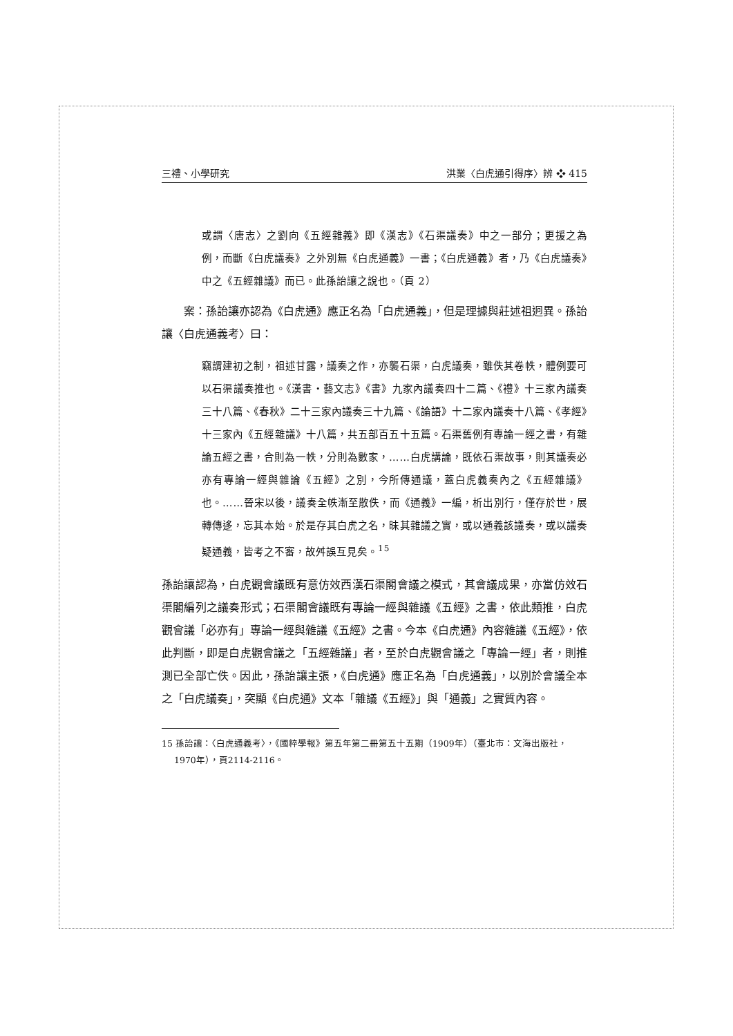三禮、小學研究 洪業〈白虎通引得序〉辨 ❖ 415
或謂〈唐志〉之劉向《五經雜義》即《漢志》《石渠議奏》中之一部分；更援之為例，而斷《白虎議奏》之外別無《白虎通義》一書；《白虎通義》者，乃《白虎議奏》中之《五經雜議》而已。此孫詒讓之說也。（頁 2）
案：孫詒讓亦認為《白虎通》應正名為「白虎通義」，但是理據與莊述祖迥異。孫詒讓〈白虎通義考〉曰：
竊謂建初之制，祖述甘露，議奏之作，亦襲石渠，白虎議奏，雖佚其卷帙，體例要可以石渠議奏推也。《漢書・藝文志》《書》九家內議奏四十二篇、《禮》十三家內議奏三十八篇、《春秋》二十三家內議奏三十九篇、《論語》十二家內議奏十八篇、《孝經》十三家內《五經雜議》十八篇，共五部百五十五篇。石渠舊例有專論一經之書，有雜論五經之書，合則為一帙，分則為數家，……白虎講論，既依石渠故事，則其議奏必亦有專論一經與雜論《五經》之別，今所傳通議，蓋白虎義奏內之《五經雜議》也。……晉宋以後，議奏全帙漸至散佚，而《通義》一編，析出別行，僅存於世，展轉傳迻，忘其本始。於是存其白虎之名，昧其雜議之實，或以通義該議奏，或以議奏疑通義，皆考之不審，故舛誤互見矣。<sup>15</sup>
孫詒讓認為，白虎觀會議既有意仿效西漢石渠閣會議之模式，其會議成果，亦當仿效石渠閣編列之議奏形式；石渠閣會議既有專論一經與雜議《五經》之書，依此類推，白虎觀會議「必亦有」專論一經與雜議《五經》之書。今本《白虎通》內容雜議《五經》，依此判斷，即是白虎觀會議之「五經雜議」者，至於白虎觀會議之「專論一經」者，則推測已全部亡佚。因此，孫詒讓主張，《白虎通》應正名為「白虎通義」，以別於會議全本之「白虎議奏」，突顯《白虎通》文本「雜議《五經》」與「通義」之實質內容。
15 孫詒讓：〈白虎通義考〉，《國粹學報》第五年第二冊第五十五期（1909年）（臺北市：文海出版社，1970年），頁2114-2116。